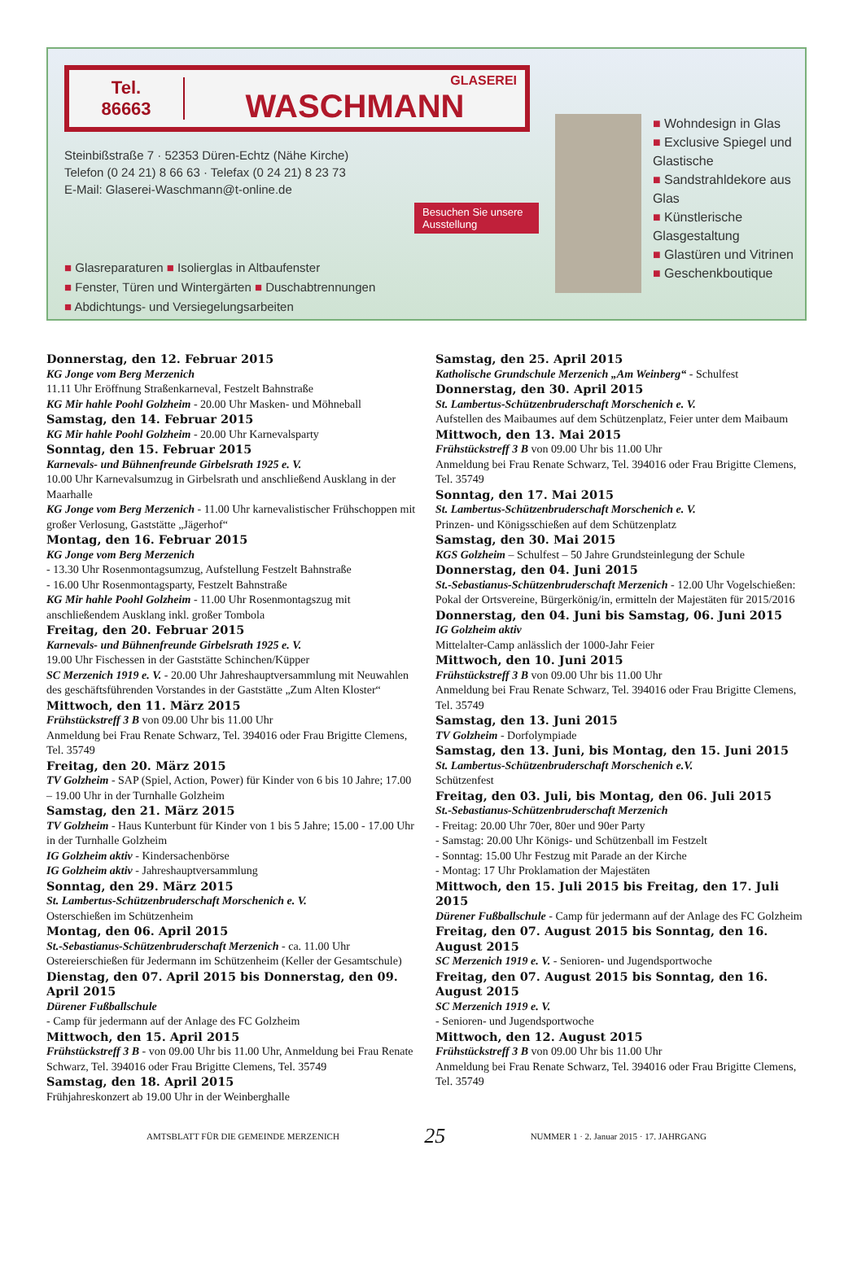Tel.
86663
GLASEREI
WASCHMANN
Steinbißstraße 7 · 52353 Düren-Echtz (Nähe Kirche)
Telefon (0 24 21) 8 66 63 · Telefax (0 24 21) 8 23 73
E-Mail: Glaserei-Waschmann@t-online.de
Besuchen Sie unsere Ausstellung
■ Glasreparaturen ■ Isolierglas in Altbaufenster
■ Fenster, Türen und Wintergärten ■ Duschabtrennungen
■ Abdichtungs- und Versiegelungsarbeiten
■ Wohndesign in Glas
■ Exclusive Spiegel und Glastische
■ Sandstrahldekore aus Glas
■ Künstlerische Glasgestaltung
■ Glastüren und Vitrinen
■ Geschenkboutique
Donnerstag, den 12. Februar 2015
KG Jonge vom Berg Merzenich
11.11 Uhr Eröffnung Straßenkarneval, Festzelt Bahnstraße
KG Mir hahle Poohl Golzheim - 20.00 Uhr Masken- und Möhneball
Samstag, den 14. Februar 2015
KG Mir hahle Poohl Golzheim - 20.00 Uhr Karnevalsparty
Sonntag, den 15. Februar 2015
Karnevals- und Bühnenfreunde Girbelsrath 1925 e. V.
10.00 Uhr Karnevalsumzug in Girbelsrath und anschließend Ausklang in der Maarhalle
KG Jonge vom Berg Merzenich - 11.00 Uhr karnevalistischer Frühschoppen mit großer Verlosung, Gaststätte „Jägerhof“
Montag, den 16. Februar 2015
KG Jonge vom Berg Merzenich
- 13.30 Uhr Rosenmontagsumzug, Aufstellung Festzelt Bahnstraße
- 16.00 Uhr Rosenmontagsparty, Festzelt Bahnstraße
KG Mir hahle Poohl Golzheim - 11.00 Uhr Rosenmontagszug mit anschließendem Ausklang inkl. großer Tombola
Freitag, den 20. Februar 2015
Karnevals- und Bühnenfreunde Girbelsrath 1925 e. V.
19.00 Uhr Fischessen in der Gaststätte Schinchen/Küpper
SC Merzenich 1919 e. V. - 20.00 Uhr Jahreshauptversammlung mit Neuwahlen des geschäftsführenden Vorstandes in der Gaststätte „Zum Alten Kloster“
Mittwoch, den 11. März 2015
Frühstückstreff 3 B von 09.00 Uhr bis 11.00 Uhr
Anmeldung bei Frau Renate Schwarz, Tel. 394016 oder Frau Brigitte Clemens, Tel. 35749
Freitag, den 20. März 2015
TV Golzheim - SAP (Spiel, Action, Power) für Kinder von 6 bis 10 Jahre; 17.00 – 19.00 Uhr in der Turnhalle Golzheim
Samstag, den 21. März 2015
TV Golzheim - Haus Kunterbunt für Kinder von 1 bis 5 Jahre; 15.00 - 17.00 Uhr in der Turnhalle Golzheim
IG Golzheim aktiv - Kindersachenbörse
IG Golzheim aktiv - Jahreshauptversammlung
Sonntag, den 29. März 2015
St. Lambertus-Schützenbruderschaft Morschenich e. V.
Osterschießen im Schützenheim
Montag, den 06. April 2015
St.-Sebastianus-Schützenbruderschaft Merzenich - ca. 11.00 Uhr Ostereierschießen für Jedermann im Schützenheim (Keller der Gesamtschule)
Dienstag, den 07. April 2015 bis Donnerstag, den 09. April 2015
Dürener Fußballschule
- Camp für jedermann auf der Anlage des FC Golzheim
Mittwoch, den 15. April 2015
Frühstückstreff 3 B - von 09.00 Uhr bis 11.00 Uhr, Anmeldung bei Frau Renate Schwarz, Tel. 394016 oder Frau Brigitte Clemens, Tel. 35749
Samstag, den 18. April 2015
Frühjahreskonzert ab 19.00 Uhr in der Weinberghalle
Samstag, den 25. April 2015
Katholische Grundschule Merzenich „Am Weinberg“ - Schulfest
Donnerstag, den 30. April 2015
St. Lambertus-Schützenbruderschaft Morschenich e. V.
Aufstellen des Maibaumes auf dem Schützenplatz, Feier unter dem Maibaum
Mittwoch, den 13. Mai 2015
Frühstückstreff 3 B von 09.00 Uhr bis 11.00 Uhr
Anmeldung bei Frau Renate Schwarz, Tel. 394016 oder Frau Brigitte Clemens, Tel. 35749
Sonntag, den 17. Mai 2015
St. Lambertus-Schützenbruderschaft Morschenich e. V.
Prinzen- und Königsschießen auf dem Schützenplatz
Samstag, den 30. Mai 2015
KGS Golzheim – Schulfest – 50 Jahre Grundsteinlegung der Schule
Donnerstag, den 04. Juni 2015
St.-Sebastianus-Schützenbruderschaft Merzenich - 12.00 Uhr Vogelschießen: Pokal der Ortsvereine, Bürgerkönig/in, ermitteln der Majestäten für 2015/2016
Donnerstag, den 04. Juni bis Samstag, 06. Juni 2015
IG Golzheim aktiv
Mittelalter-Camp anlässlich der 1000-Jahr Feier
Mittwoch, den 10. Juni 2015
Frühstückstreff 3 B von 09.00 Uhr bis 11.00 Uhr
Anmeldung bei Frau Renate Schwarz, Tel. 394016 oder Frau Brigitte Clemens, Tel. 35749
Samstag, den 13. Juni 2015
TV Golzheim - Dorfolympiade
Samstag, den 13. Juni, bis Montag, den 15. Juni 2015
St. Lambertus-Schützenbruderschaft Morschenich e.V.
Schützenfest
Freitag, den 03. Juli, bis Montag, den 06. Juli 2015
St.-Sebastianus-Schützenbruderschaft Merzenich
- Freitag: 20.00 Uhr 70er, 80er und 90er Party
- Samstag: 20.00 Uhr Königs- und Schützenball im Festzelt
- Sonntag: 15.00 Uhr Festzug mit Parade an der Kirche
- Montag: 17 Uhr Proklamation der Majestäten
Mittwoch, den 15. Juli 2015 bis Freitag, den 17. Juli 2015
Dürener Fußballschule - Camp für jedermann auf der Anlage des FC Golzheim
Freitag, den 07. August 2015 bis Sonntag, den 16. August 2015
SC Merzenich 1919 e. V. - Senioren- und Jugendsportwoche
Freitag, den 07. August 2015 bis Sonntag, den 16. August 2015
SC Merzenich 1919 e. V.
- Senioren- und Jugendsportwoche
Mittwoch, den 12. August 2015
Frühstückstreff 3 B von 09.00 Uhr bis 11.00 Uhr
Anmeldung bei Frau Renate Schwarz, Tel. 394016 oder Frau Brigitte Clemens, Tel. 35749
AMTSBLATT FÜR DIE GEMEINDE MERZENICH 25 NUMMER 1 · 2. Januar 2015 · 17. JAHRGANG